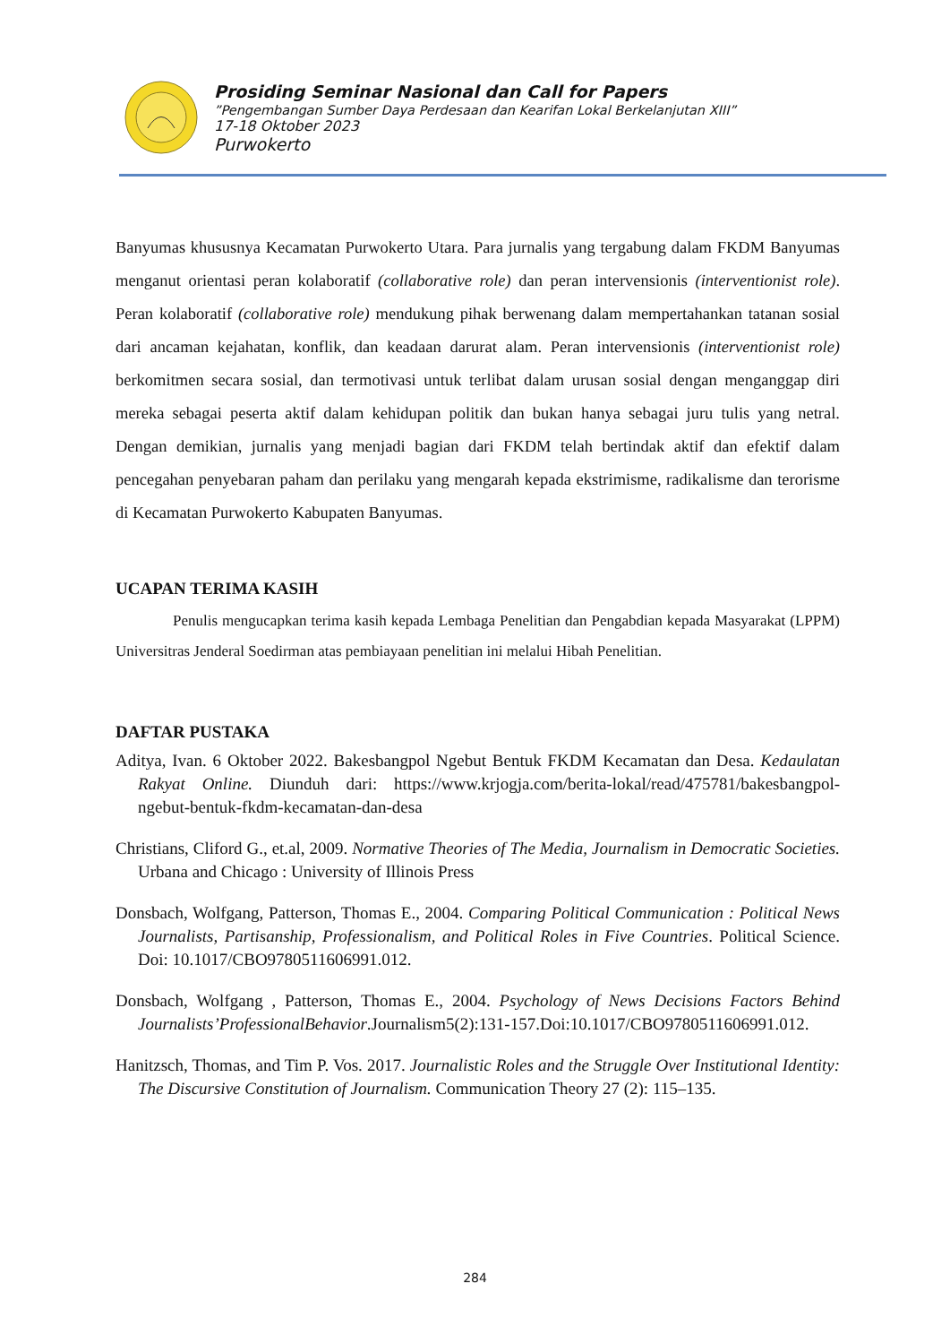Prosiding Seminar Nasional dan Call for Papers
”Pengembangan Sumber Daya Perdesaan dan Kearifan Lokal Berkelanjutan XIII”
17-18 Oktober 2023
Purwokerto
Banyumas khususnya Kecamatan Purwokerto Utara. Para jurnalis yang tergabung dalam FKDM Banyumas menganut orientasi peran kolaboratif (collaborative role) dan peran intervensionis (interventionist role). Peran kolaboratif (collaborative role) mendukung pihak berwenang dalam mempertahankan tatanan sosial dari ancaman kejahatan, konflik, dan keadaan darurat alam. Peran intervensionis (interventionist role) berkomitmen secara sosial, dan termotivasi untuk terlibat dalam urusan sosial dengan menganggap diri mereka sebagai peserta aktif dalam kehidupan politik dan bukan hanya sebagai juru tulis yang netral. Dengan demikian, jurnalis yang menjadi bagian dari FKDM telah bertindak aktif dan efektif dalam pencegahan penyebaran paham dan perilaku yang mengarah kepada ekstrimisme, radikalisme dan terorisme di Kecamatan Purwokerto Kabupaten Banyumas.
UCAPAN TERIMA KASIH
Penulis mengucapkan terima kasih kepada Lembaga Penelitian dan Pengabdian kepada Masyarakat (LPPM) Universitras Jenderal Soedirman atas pembiayaan penelitian ini melalui Hibah Penelitian.
DAFTAR PUSTAKA
Aditya, Ivan. 6 Oktober 2022. Bakesbangpol Ngebut Bentuk FKDM Kecamatan dan Desa. Kedaulatan Rakyat Online. Diunduh dari: https://www.krjogja.com/berita-lokal/read/475781/bakesbangpol-ngebut-bentuk-fkdm-kecamatan-dan-desa
Christians, Cliford G., et.al, 2009. Normative Theories of The Media, Journalism in Democratic Societies. Urbana and Chicago : University of Illinois Press
Donsbach, Wolfgang, Patterson, Thomas E., 2004. Comparing Political Communication : Political News Journalists, Partisanship, Professionalism, and Political Roles in Five Countries. Political Science. Doi: 10.1017/CBO9780511606991.012.
Donsbach, Wolfgang , Patterson, Thomas E., 2004. Psychology of News Decisions Factors Behind Journalists’ProfessionalBehavior.Journalism5(2):131-157.Doi:10.1017/CBO9780511606991.012.
Hanitzsch, Thomas, and Tim P. Vos. 2017. Journalistic Roles and the Struggle Over Institutional Identity: The Discursive Constitution of Journalism. Communication Theory 27 (2): 115–135.
284